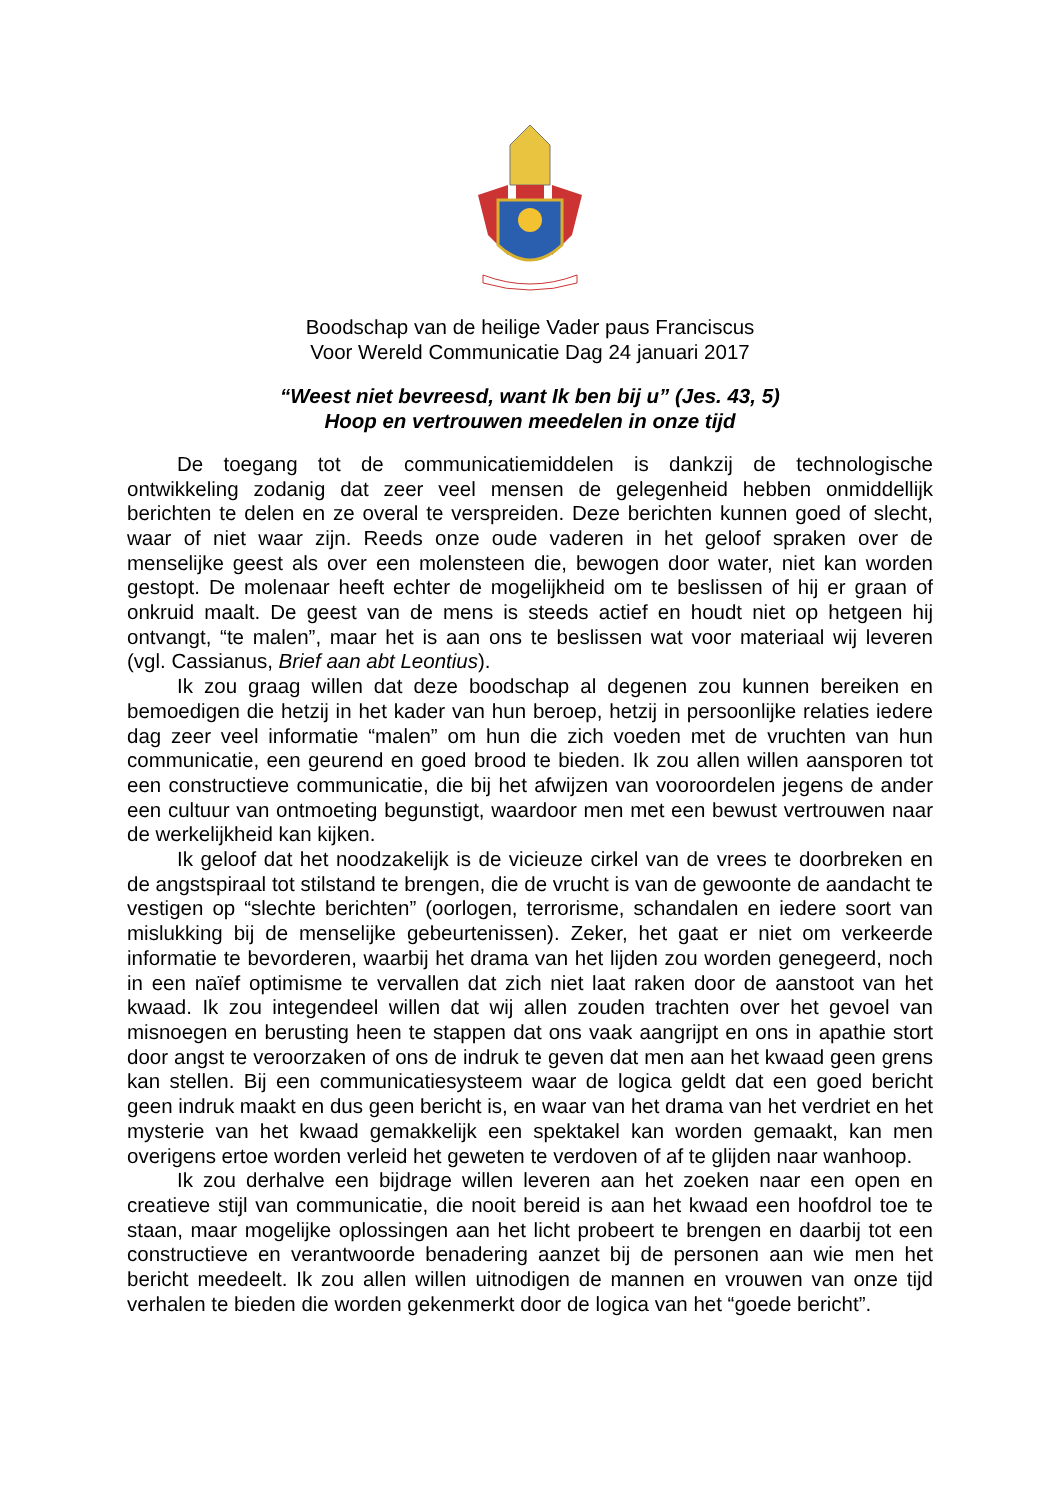Boodschap van de heilige Vader paus Franciscus
Voor Wereld Communicatie Dag 24 januari 2017
“Weest niet bevreesd, want Ik ben bij u” (Jes. 43, 5)
Hoop en vertrouwen meedelen in onze tijd
De toegang tot de communicatiemiddelen is dankzij de technologische ontwikkeling zodanig dat zeer veel mensen de gelegenheid hebben onmiddellijk berichten te delen en ze overal te verspreiden. Deze berichten kunnen goed of slecht, waar of niet waar zijn. Reeds onze oude vaderen in het geloof spraken over de menselijke geest als over een molensteen die, bewogen door water, niet kan worden gestopt. De molenaar heeft echter de mogelijkheid om te beslissen of hij er graan of onkruid maalt. De geest van de mens is steeds actief en houdt niet op hetgeen hij ontvangt, “te malen”, maar het is aan ons te beslissen wat voor materiaal wij leveren (vgl. Cassianus, Brief aan abt Leontius).
Ik zou graag willen dat deze boodschap al degenen zou kunnen bereiken en bemoedigen die hetzij in het kader van hun beroep, hetzij in persoonlijke relaties iedere dag zeer veel informatie “malen” om hun die zich voeden met de vruchten van hun communicatie, een geurend en goed brood te bieden. Ik zou allen willen aansporen tot een constructieve communicatie, die bij het afwijzen van vooroordelen jegens de ander een cultuur van ontmoeting begunstigt, waardoor men met een bewust vertrouwen naar de werkelijkheid kan kijken.
Ik geloof dat het noodzakelijk is de vicieuze cirkel van de vrees te doorbreken en de angstspiraal tot stilstand te brengen, die de vrucht is van de gewoonte de aandacht te vestigen op “slechte berichten” (oorlogen, terrorisme, schandalen en iedere soort van mislukking bij de menselijke gebeurtenissen). Zeker, het gaat er niet om verkeerde informatie te bevorderen, waarbij het drama van het lijden zou worden genegeerd, noch in een naïef optimisme te vervallen dat zich niet laat raken door de aanstoot van het kwaad. Ik zou integendeel willen dat wij allen zouden trachten over het gevoel van misnoegen en berusting heen te stappen dat ons vaak aangrijpt en ons in apathie stort door angst te veroorzaken of ons de indruk te geven dat men aan het kwaad geen grens kan stellen. Bij een communicatiesysteem waar de logica geldt dat een goed bericht geen indruk maakt en dus geen bericht is, en waar van het drama van het verdriet en het mysterie van het kwaad gemakkelijk een spektakel kan worden gemaakt, kan men overigens ertoe worden verleid het geweten te verdoven of af te glijden naar wanhoop.
Ik zou derhalve een bijdrage willen leveren aan het zoeken naar een open en creatieve stijl van communicatie, die nooit bereid is aan het kwaad een hoofdrol toe te staan, maar mogelijke oplossingen aan het licht probeert te brengen en daarbij tot een constructieve en verantwoorde benadering aanzet bij de personen aan wie men het bericht meedeelt. Ik zou allen willen uitnodigen de mannen en vrouwen van onze tijd verhalen te bieden die worden gekenmerkt door de logica van het “goede bericht”.